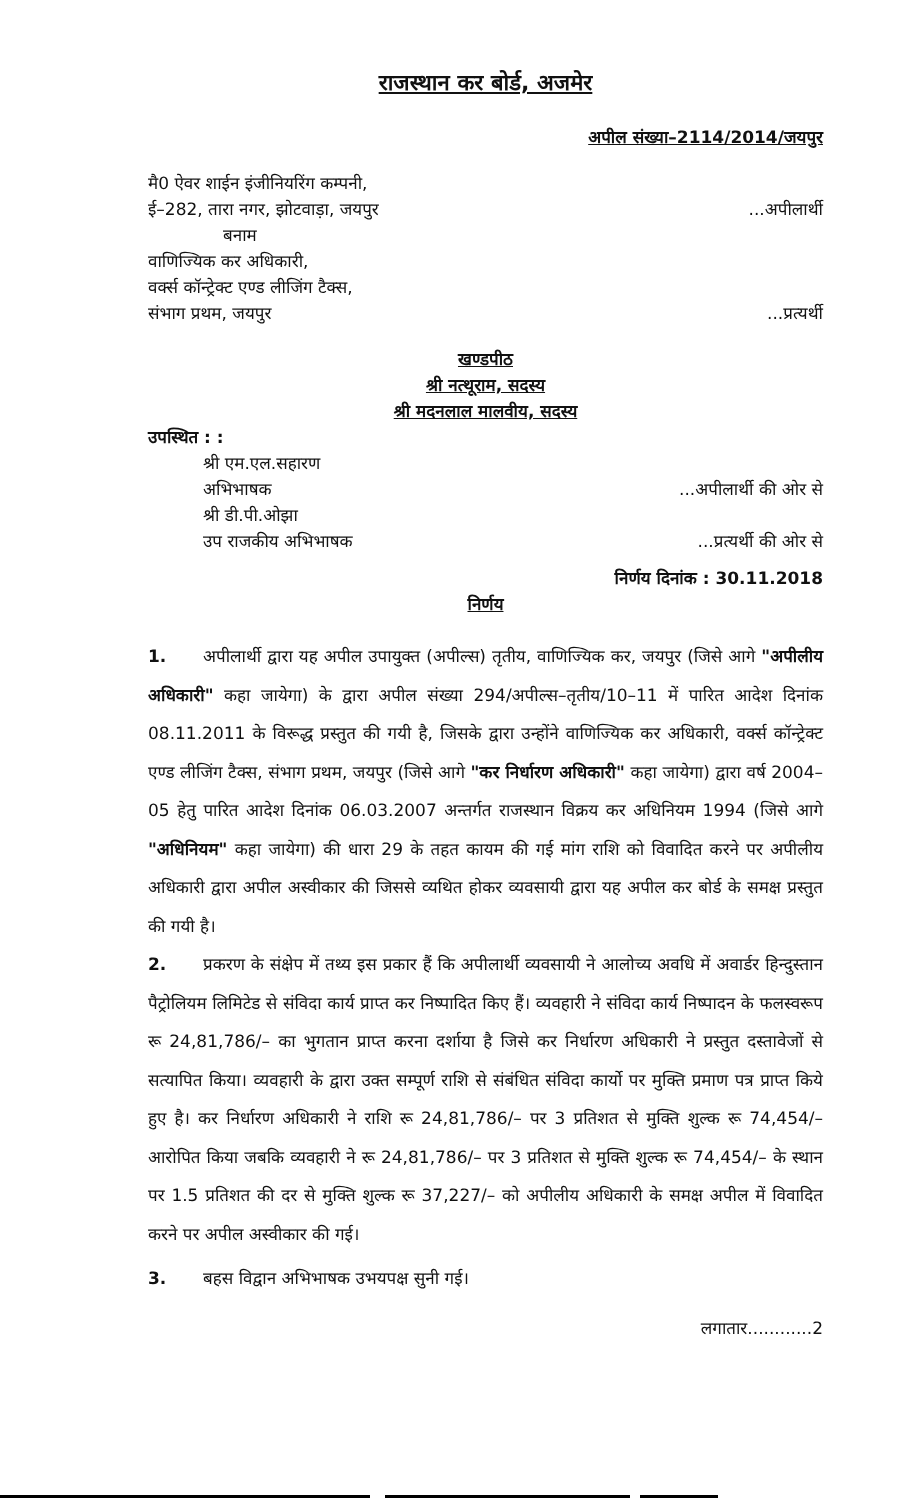राजस्थान कर बोर्ड, अजमेर
अपील संख्या–2114/2014/जयपुर
मै0 ऐवर शाईन इंजीनियरिंग कम्पनी,
ई–282, तारा नगर, झोटवाड़ा, जयपुर...अपीलार्थी
बनाम
वाणिज्यिक कर अधिकारी,
वर्क्स कॉन्ट्रेक्ट एण्ड लीजिंग टैक्स,
संभाग प्रथम, जयपुर...प्रत्यर्थी
खण्डपीठ
श्री नत्थूराम, सदस्य
श्री मदनलाल मालवीय, सदस्य
उपस्थित : :
श्री एम.एल.सहारण
अभिभाषक...अपीलार्थी की ओर से
श्री डी.पी.ओझा
उप राजकीय अभिभाषक...प्रत्यर्थी की ओर से
निर्णय दिनांक : 30.11.2018
निर्णय
1. अपीलार्थी द्वारा यह अपील उपायुक्त (अपील्स) तृतीय, वाणिज्यिक कर, जयपुर (जिसे आगे "अपीलीय अधिकारी" कहा जायेगा) के द्वारा अपील संख्या 294/अपील्स–तृतीय/10–11 में पारित आदेश दिनांक 08.11.2011 के विरूद्ध प्रस्तुत की गयी है, जिसके द्वारा उन्होंने वाणिज्यिक कर अधिकारी, वर्क्स कॉन्ट्रेक्ट एण्ड लीजिंग टैक्स, संभाग प्रथम, जयपुर (जिसे आगे "कर निर्धारण अधिकारी" कहा जायेगा) द्वारा वर्ष 2004–05 हेतु पारित आदेश दिनांक 06.03.2007 अन्तर्गत राजस्थान विक्रय कर अधिनियम 1994 (जिसे आगे "अधिनियम" कहा जायेगा) की धारा 29 के तहत कायम की गई मांग राशि को विवादित करने पर अपीलीय अधिकारी द्वारा अपील अस्वीकार की जिससे व्यथित होकर व्यवसायी द्वारा यह अपील कर बोर्ड के समक्ष प्रस्तुत की गयी है।
2. प्रकरण के संक्षेप में तथ्य इस प्रकार हैं कि अपीलार्थी व्यवसायी ने आलोच्य अवधि में अवार्डर हिन्दुस्तान पैट्रोलियम लिमिटेड से संविदा कार्य प्राप्त कर निष्पादित किए हैं। व्यवहारी ने संविदा कार्य निष्पादन के फलस्वरूप रू 24,81,786/– का भुगतान प्राप्त करना दर्शाया है जिसे कर निर्धारण अधिकारी ने प्रस्तुत दस्तावेजों से सत्यापित किया। व्यवहारी के द्वारा उक्त सम्पूर्ण राशि से संबंधित संविदा कार्यो पर मुक्ति प्रमाण पत्र प्राप्त किये हुए है। कर निर्धारण अधिकारी ने राशि रू 24,81,786/– पर 3 प्रतिशत से मुक्ति शुल्क रू 74,454/– आरोपित किया जबकि व्यवहारी ने रू 24,81,786/– पर 3 प्रतिशत से मुक्ति शुल्क रू 74,454/– के स्थान पर 1.5 प्रतिशत की दर से मुक्ति शुल्क रू 37,227/– को अपीलीय अधिकारी के समक्ष अपील में विवादित करने पर अपील अस्वीकार की गई।
3. बहस विद्वान अभिभाषक उभयपक्ष सुनी गई।
लगातार............2